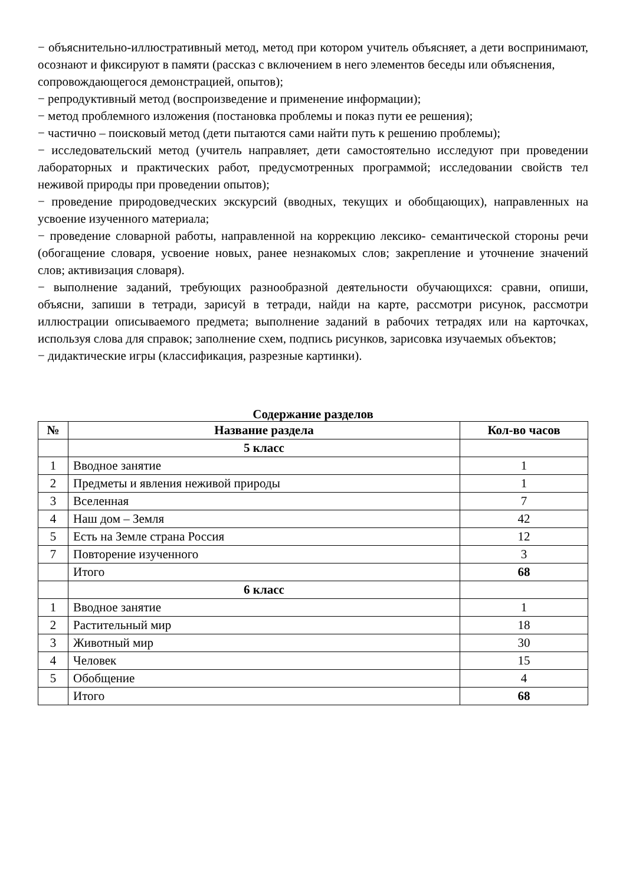− объяснительно-иллюстративный метод, метод при котором учитель объясняет, а дети воспринимают, осознают и фиксируют в памяти (рассказ с включением в него элементов беседы или объяснения,
сопровождающегося демонстрацией, опытов);
− репродуктивный метод (воспроизведение и применение информации);
− метод проблемного изложения (постановка проблемы и показ пути ее решения);
− частично – поисковый метод (дети пытаются сами найти путь к решению проблемы);
− исследовательский метод (учитель направляет, дети самостоятельно исследуют при проведении лабораторных и практических работ, предусмотренных программой; исследовании свойств тел неживой природы при проведении опытов);
− проведение природоведческих экскурсий (вводных, текущих и обобщающих), направленных на усвоение изученного материала;
− проведение словарной работы, направленной на коррекцию лексико- семантической стороны речи (обогащение словаря, усвоение новых, ранее незнакомых слов; закрепление и уточнение значений слов; активизация словаря).
− выполнение заданий, требующих разнообразной деятельности обучающихся: сравни, опиши, объясни, запиши в тетради, зарисуй в тетради, найди на карте, рассмотри рисунок, рассмотри иллюстрации описываемого предмета; выполнение заданий в рабочих тетрадях или на карточках, используя слова для справок; заполнение схем, подпись рисунков, зарисовка изучаемых объектов;
− дидактические игры (классификация, разрезные картинки).
Содержание разделов
| № | Название раздела | Кол-во часов |
| --- | --- | --- |
| | 5 класс | |
| 1 | Вводное занятие | 1 |
| 2 | Предметы и явления неживой природы | 1 |
| 3 | Вселенная | 7 |
| 4 | Наш дом – Земля | 42 |
| 5 | Есть на Земле страна Россия | 12 |
| 7 | Повторение изученного | 3 |
| | Итого | 68 |
| | 6 класс | |
| 1 | Вводное занятие | 1 |
| 2 | Растительный мир | 18 |
| 3 | Животный мир | 30 |
| 4 | Человек | 15 |
| 5 | Обобщение | 4 |
| | Итого | 68 |